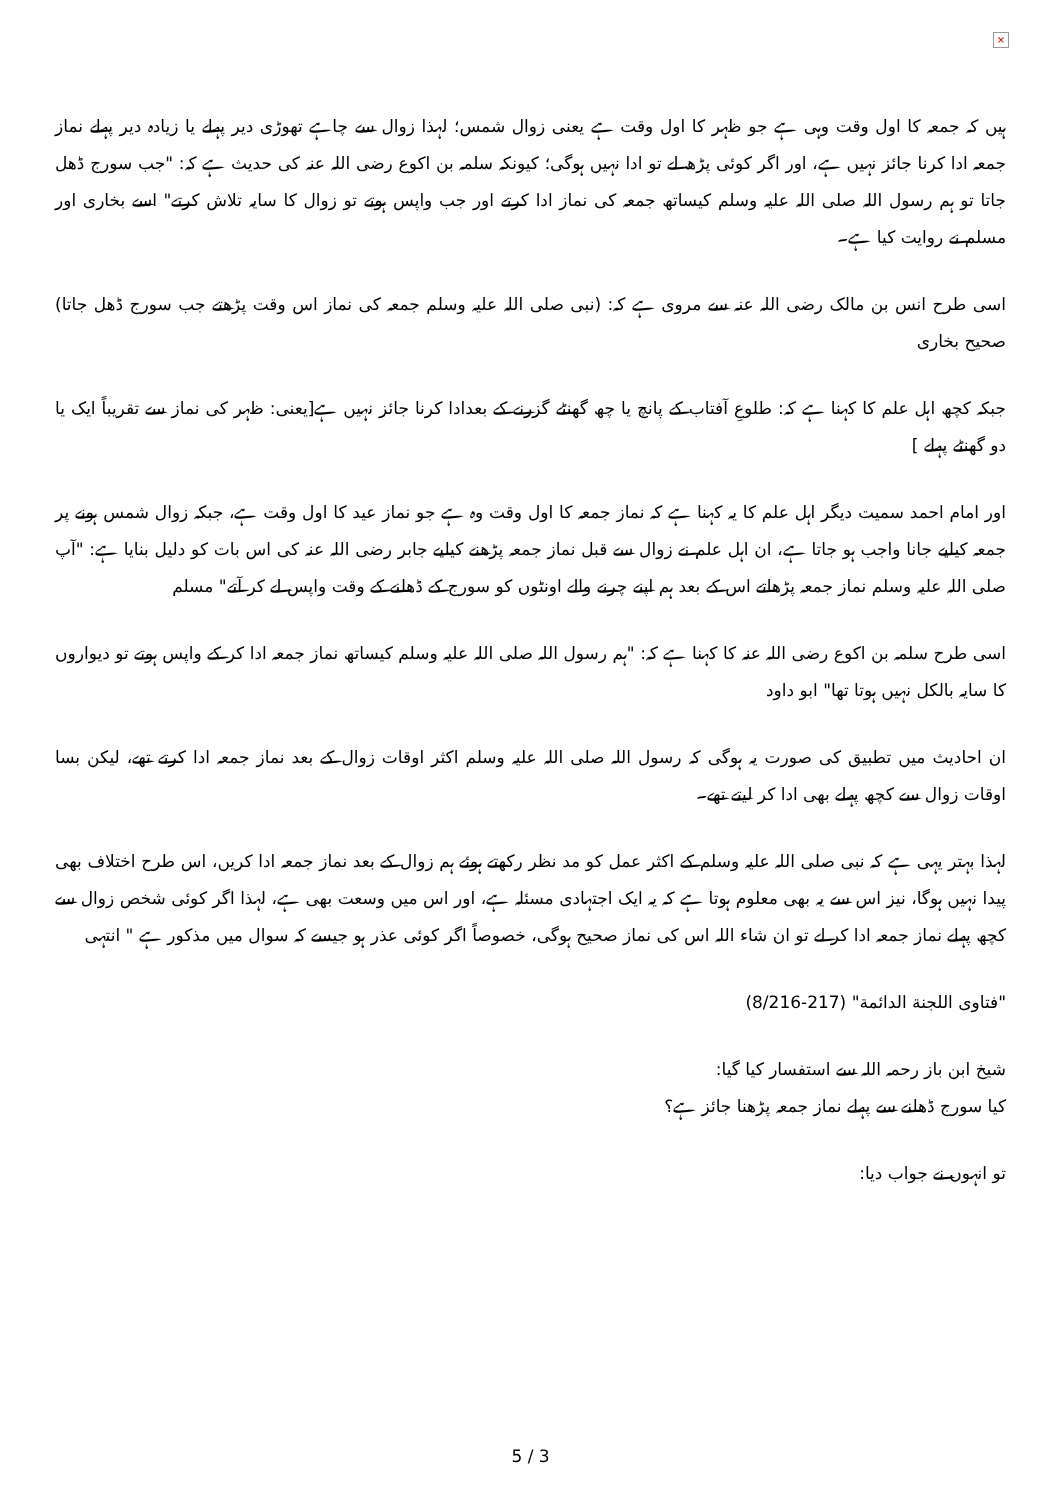×
ہیں کہ جمعہ کا اول وقت وہی ہے جو ظہر کا اول وقت ہے یعنی زوال شمس؛ لہذا زوال سے چاہے تھوڑی دیر پہلے یا زیادہ دیر پہلے نماز جمعہ ادا کرنا جائز نہیں ہے، اور اگر کوئی پڑھ لے تو ادا نہیں ہوگی؛ کیونکہ سلمہ بن اکوع رضی اللہ عنہ کی حدیث ہے کہ: "جب سورج ڈھل جاتا تو ہم رسول اللہ صلی اللہ علیہ وسلم کیساتھ جمعہ کی نماز ادا کرتے اور جب واپس ہوتے تو زوال کا سایہ تلاش کرتے" اسے بخاری اور مسلم نے روایت کیا ہے۔
اسی طرح انس بن مالک رضی اللہ عنہ سے مروی ہے کہ: (نبی صلی اللہ علیہ وسلم جمعہ کی نماز اس وقت پڑھتے جب سورج ڈھل جاتا) صحیح بخاری
جبکہ کچھ اہل علم کا کہنا ہے کہ: طلوعِ آفتاب کے پانچ یا چھ گھنٹے گزرنے کے بعدادا کرنا جائز نہیں ہے[یعنی: ظہر کی نماز سے تقریباً ایک یا دو گھنٹے پہلے ]
اور امام احمد سمیت دیگر اہل علم کا یہ کہنا ہے کہ نماز جمعہ کا اول وقت وہ ہے جو نماز عید کا اول وقت ہے، جبکہ زوال شمس ہونے پر جمعہ کیلیے جانا واجب ہو جاتا ہے، ان اہل علم نے زوال سے قبل نماز جمعہ پڑھنے کیلیے جابر رضی اللہ عنہ کی اس بات کو دلیل بنایا ہے: "آپ صلی اللہ علیہ وسلم نماز جمعہ پڑھاتے اس کے بعد ہم اپنے چرنے والے اونٹوں کو سورج کے ڈھلنے کے وقت واپس لے کر آتے" مسلم
اسی طرح سلمہ بن اکوع رضی اللہ عنہ کا کہنا ہے کہ: "ہم رسول اللہ صلی اللہ علیہ وسلم کیساتھ نماز جمعہ ادا کر کے واپس ہوتے تو دیواروں کا سایہ بالکل نہیں ہوتا تھا" ابو داود
ان احادیث میں تطبیق کی صورت یہ ہوگی کہ رسول اللہ صلی اللہ علیہ وسلم اکثر اوقات زوال کے بعد نماز جمعہ ادا کرتے تھے، لیکن بسا اوقات زوال سے کچھ پہلے بھی ادا کر لیتے تھے۔
لہذا بہتر یہی ہے کہ نبی صلی اللہ علیہ وسلم کے اکثر عمل کو مد نظر رکھتے ہوئے ہم زوال کے بعد نماز جمعہ ادا کریں، اس طرح اختلاف بھی پیدا نہیں ہوگا، نیز اس سے یہ بھی معلوم ہوتا ہے کہ یہ ایک اجتہادی مسئلہ ہے، اور اس میں وسعت بھی ہے، لہذا اگر کوئی شخص زوال سے کچھ پہلے نماز جمعہ ادا کر لے تو ان شاء اللہ اس کی نماز صحیح ہوگی، خصوصاً اگر کوئی عذر ہو جیسے کہ سوال میں مذکور ہے " انتہی
"فتاوى اللجنة الدائمة" (8/216-217)
شیخ ابن باز رحمہ اللہ سے استفسار کیا گیا:
کیا سورج ڈھلنے سے پہلے نماز جمعہ پڑھنا جائز ہے؟
تو انہوں نے جواب دیا:
5 / 3